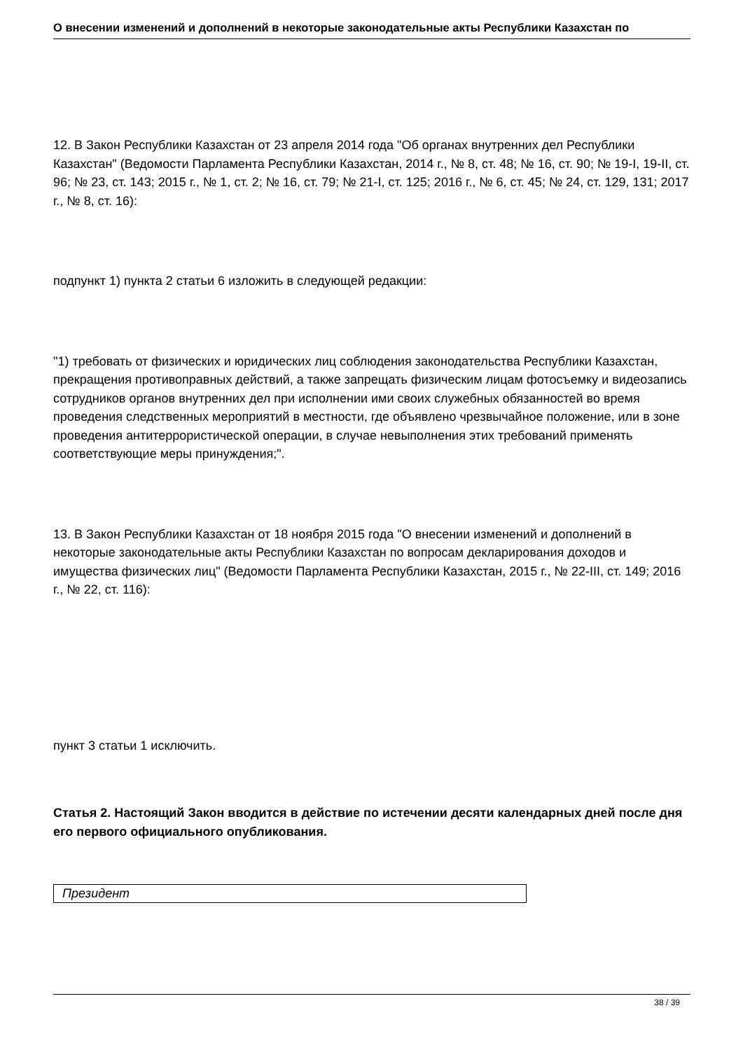О внесении изменений и дополнений в некоторые законодательные акты Республики Казахстан по
12. В Закон Республики Казахстан от 23 апреля 2014 года "Об органах внутренних дел Республики Казахстан" (Ведомости Парламента Республики Казахстан, 2014 г., № 8, ст. 48; № 16, ст. 90; № 19-I, 19-II, ст. 96; № 23, ст. 143; 2015 г., № 1, ст. 2; № 16, ст. 79; № 21-I, ст. 125; 2016 г., № 6, ст. 45; № 24, ст. 129, 131; 2017 г., № 8, ст. 16):
подпункт 1) пункта 2 статьи 6 изложить в следующей редакции:
"1) требовать от физических и юридических лиц соблюдения законодательства Республики Казахстан, прекращения противоправных действий, а также запрещать физическим лицам фотосъемку и видеозапись сотрудников органов внутренних дел при исполнении ими своих служебных обязанностей во время проведения следственных мероприятий в местности, где объявлено чрезвычайное положение, или в зоне проведения антитеррористической операции, в случае невыполнения этих требований применять соответствующие меры принуждения;".
13. В Закон Республики Казахстан от 18 ноября 2015 года "О внесении изменений и дополнений в некоторые законодательные акты Республики Казахстан по вопросам декларирования доходов и имущества физических лиц" (Ведомости Парламента Республики Казахстан, 2015 г., № 22-III, ст. 149; 2016 г., № 22, ст. 116):
пункт 3 статьи 1 исключить.
Статья 2. Настоящий Закон вводится в действие по истечении десяти календарных дней после дня его первого официального опубликования.
Президент
38 / 39